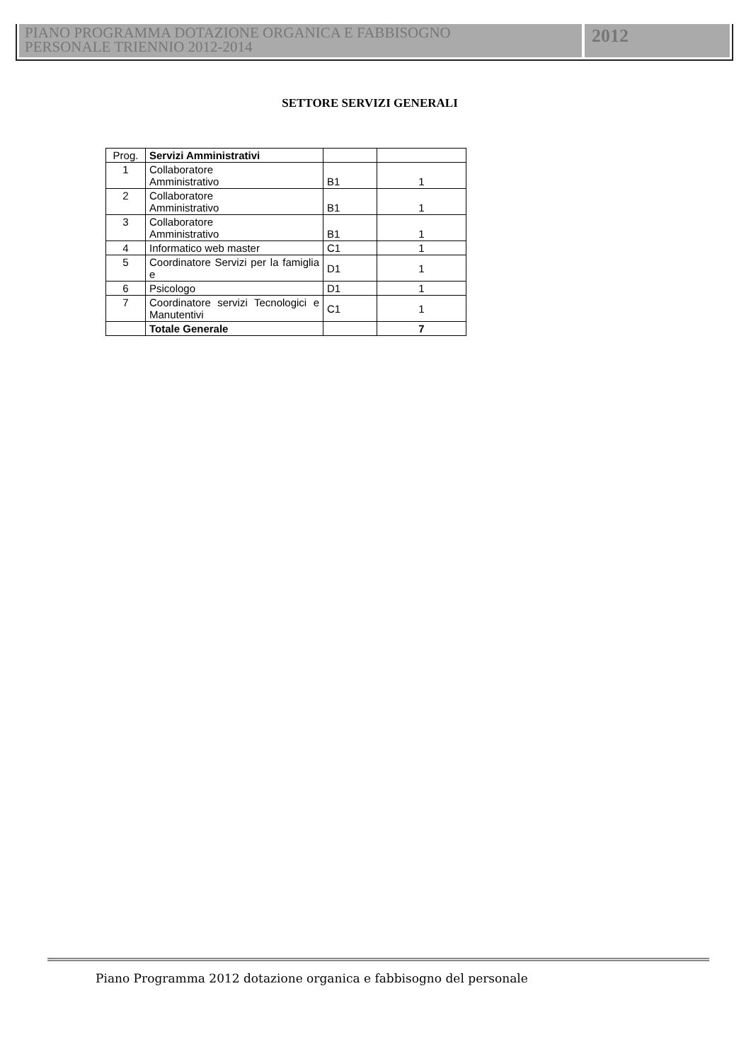PIANO PROGRAMMA DOTAZIONE ORGANICA E FABBISOGNO
PERSONALE TRIENNIO 2012-2014
2012
SETTORE SERVIZI GENERALI
| Prog. | Servizi Amministrativi | | |
| 1 | Collaboratore Amministrativo | B1 | 1 |
| 2 | Collaboratore Amministrativo | B1 | 1 |
| 3 | Collaboratore Amministrativo | B1 | 1 |
| 4 | Informatico web master | C1 | 1 |
| 5 | Coordinatore Servizi per la famiglia e | D1 | 1 |
| 6 | Psicologo | D1 | 1 |
| 7 | Coordinatore servizi Tecnologici e Manutentivi | C1 | 1 |
| | Totale Generale | | 7 |
Piano Programma 2012 dotazione organica e fabbisogno del personale